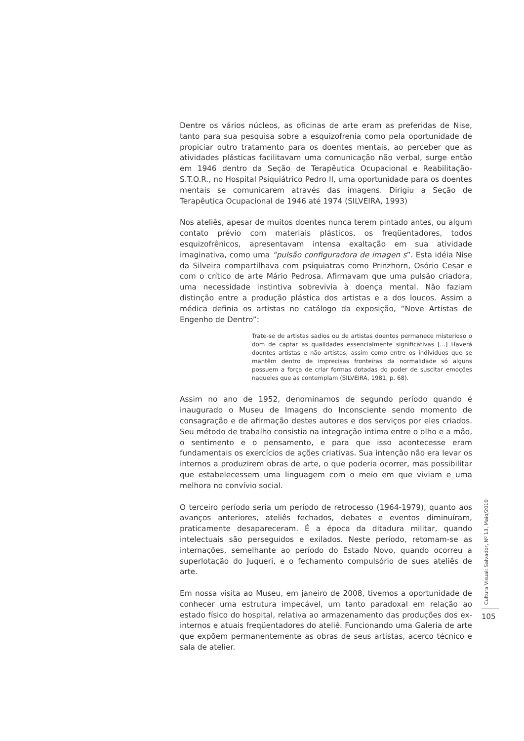Dentre os vários núcleos, as oficinas de arte eram as preferidas de Nise, tanto para sua pesquisa sobre a esquizofrenia como pela oportunidade de propiciar outro tratamento para os doentes mentais, ao perceber que as atividades plásticas facilitavam uma comunicação não verbal, surge então em 1946 dentro da Seção de Terapêutica Ocupacional e Reabilitação- S.T.O.R., no Hospital Psiquiátrico Pedro II, uma oportunidade para os doentes mentais se comunicarem através das imagens. Dirigiu a Seção de Terapêutica Ocupacional de 1946 até 1974 (SILVEIRA, 1993)
Nos ateliês, apesar de muitos doentes nunca terem pintado antes, ou algum contato prévio com materiais plásticos, os freqüentadores, todos esquizofrênicos, apresentavam intensa exaltação em sua atividade imaginativa, como uma “pulsão configuradora de imagen s”. Esta idéia Nise da Silveira compartilhava com psiquiatras como Prinzhorn, Osório Cesar e com o crítico de arte Mário Pedrosa. Afirmavam que uma pulsão criadora, uma necessidade instintiva sobrevivia à doença mental. Não faziam distinção entre a produção plástica dos artistas e a dos loucos. Assim a médica definia os artistas no catálogo da exposição, “Nove Artistas de Engenho de Dentro”:
Trate-se de artistas sadios ou de artistas doentes permanece misterioso o dom de captar as qualidades essencialmente significativas [...] Haverá doentes artistas e não artistas, assim como entre os indivíduos que se mantêm dentro de imprecisas fronteiras da normalidade só alguns possuem a força de criar formas dotadas do poder de suscitar emoções naqueles que as contemplam (SILVEIRA, 1981, p. 68).
Assim no ano de 1952, denominamos de segundo período quando é inaugurado o Museu de Imagens do Inconsciente sendo momento de consagração e de afirmação destes autores e dos serviços por eles criados. Seu método de trabalho consistia na integração intima entre o olho e a mão, o sentimento e o pensamento, e para que isso acontecesse eram fundamentais os exercícios de ações criativas. Sua intenção não era levar os internos a produzirem obras de arte, o que poderia ocorrer, mas possibilitar que estabelecessem uma linguagem com o meio em que viviam e uma melhora no convívio social.
O terceiro período seria um período de retrocesso (1964-1979), quanto aos avanços anteriores, ateliês fechados, debates e eventos diminuíram, praticamente desapareceram. É a época da ditadura militar, quando intelectuais são perseguidos e exilados. Neste período, retomam-se as internações, semelhante ao período do Estado Novo, quando ocorreu a superlotação do Juqueri, e o fechamento compulsório de sues ateliês de arte.
Em nossa visita ao Museu, em janeiro de 2008, tivemos a oportunidade de conhecer uma estrutura impecável, um tanto paradoxal em relação ao estado físico do hospital, relativa ao armazenamento das produções dos ex-internos e atuais freqüentadores do ateliê. Funcionando uma Galeria de arte que expõem permanentemente as obras de seus artistas, acerco técnico e sala de atelier.
Cultura Visual: Salvador, Nº 13, Maio/2010
105